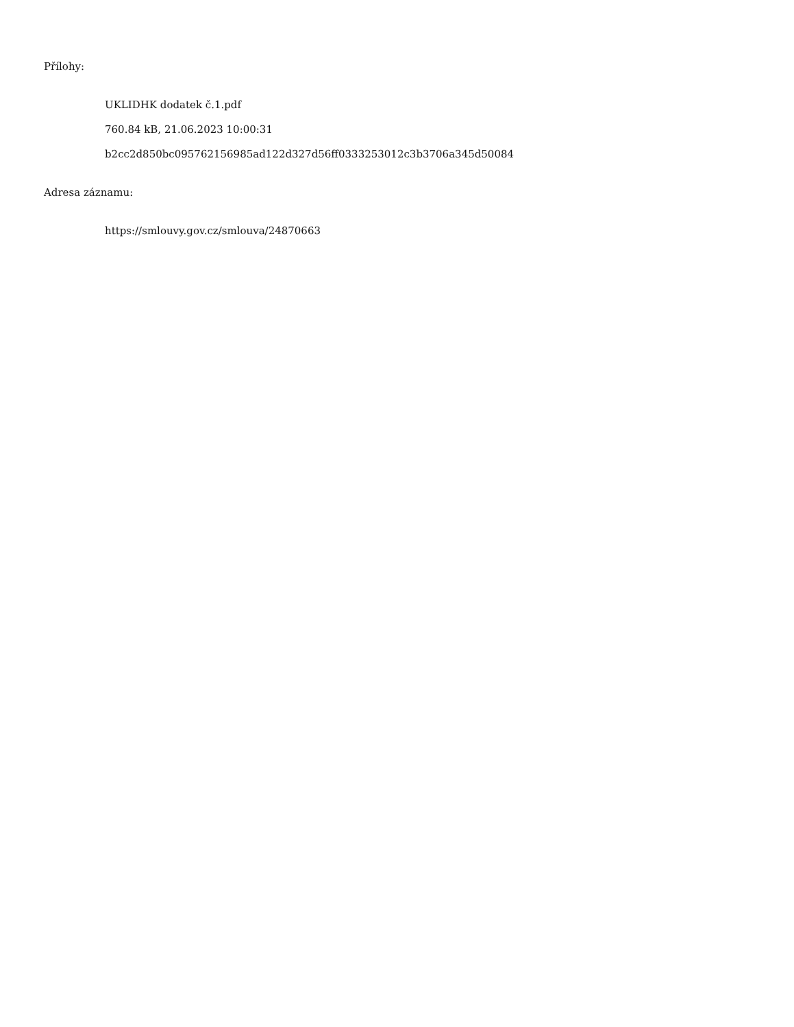Přílohy:
UKLIDHK dodatek č.1.pdf
760.84 kB, 21.06.2023 10:00:31
b2cc2d850bc095762156985ad122d327d56ff0333253012c3b3706a345d50084
Adresa záznamu:
https://smlouvy.gov.cz/smlouva/24870663